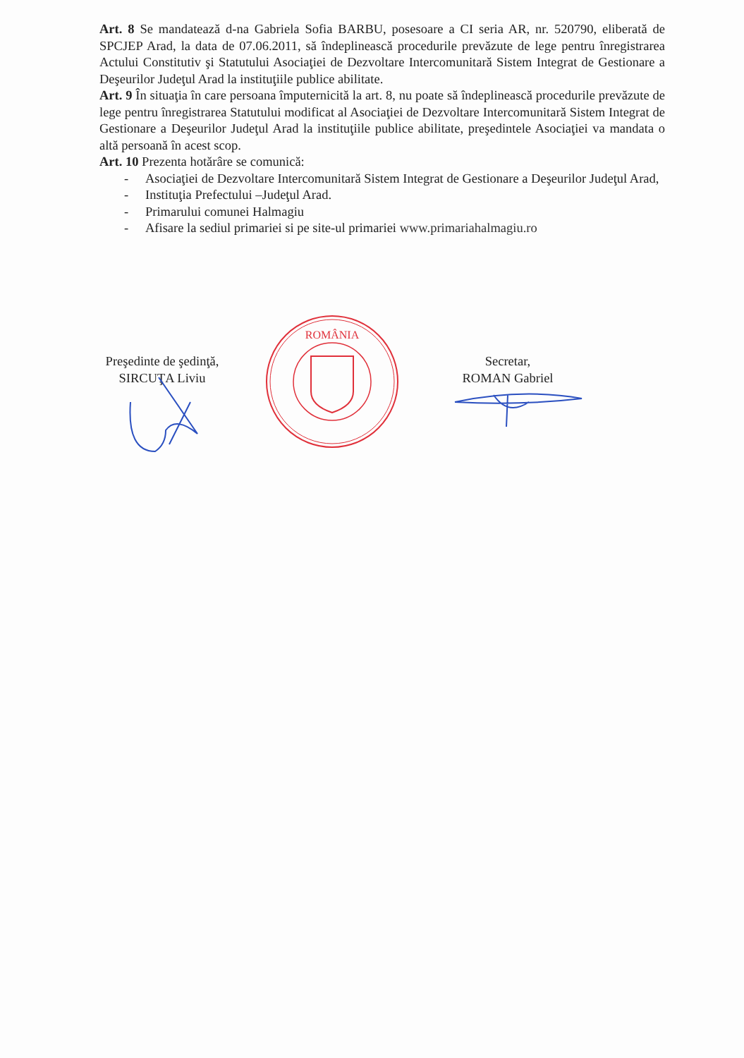Art. 8 Se mandatează d-na Gabriela Sofia BARBU, posesoare a CI seria AR, nr. 520790, eliberată de SPCJEP Arad, la data de 07.06.2011, să îndeplinească procedurile prevăzute de lege pentru înregistrarea Actului Constitutiv şi Statutului Asociaţiei de Dezvoltare Intercomunitară Sistem Integrat de Gestionare a Deşeurilor Judeţul Arad la instituţiile publice abilitate.
Art. 9 În situaţia în care persoana împuternicită la art. 8, nu poate să îndeplinească procedurile prevăzute de lege pentru înregistrarea Statutului modificat al Asociaţiei de Dezvoltare Intercomunitară Sistem Integrat de Gestionare a Deşeurilor Judeţul Arad la instituţiile publice abilitate, preşedintele Asociaţiei va mandata o altă persoană în acest scop.
Art. 10 Prezenta hotărâre se comunică:
- Asociaţiei de Dezvoltare Intercomunitară Sistem Integrat de Gestionare a Deşeurilor Judeţul Arad,
- Instituţia Prefectului –Judeţul Arad.
- Primarului comunei Halmagiu
- Afisare la sediul primariei si pe site-ul primariei www.primariahalmagiu.ro
Preşedinte de şedinţă,
SIRCUŢA Liviu
ROMÂNIA
Secretar,
ROMAN Gabriel